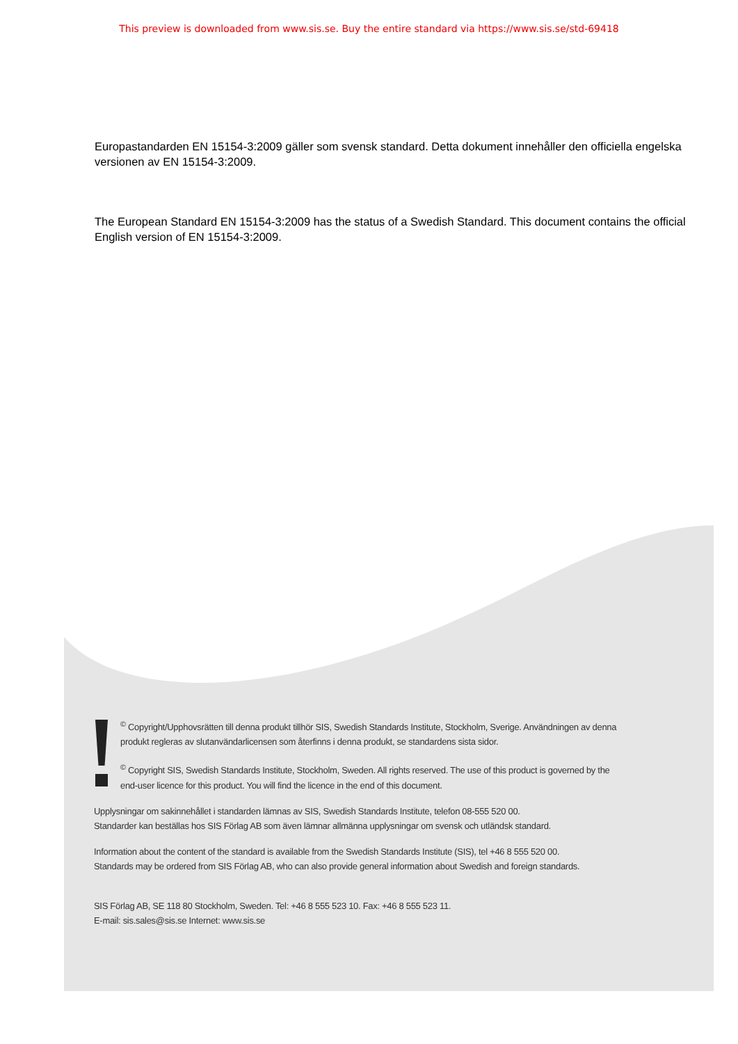This preview is downloaded from www.sis.se. Buy the entire standard via https://www.sis.se/std-69418
Europastandarden EN 15154-3:2009 gäller som svensk standard. Detta dokument innehåller den officiella engelska versionen av EN 15154-3:2009.
The European Standard EN 15154-3:2009 has the status of a Swedish Standard. This document contains the official English version of EN 15154-3:2009.
<sup>©</sup> Copyright/Upphovsrätten till denna produkt tillhör SIS, Swedish Standards Institute, Stockholm, Sverige. Användningen av denna produkt regleras av slutanvändarlicensen som återfinns i denna produkt, se standardens sista sidor.
<sup>©</sup> Copyright SIS, Swedish Standards Institute, Stockholm, Sweden. All rights reserved. The use of this product is governed by the end-user licence for this product. You will find the licence in the end of this document.
Upplysningar om sakinnehållet i standarden lämnas av SIS, Swedish Standards Institute, telefon 08-555 520 00.
Standarder kan beställas hos SIS Förlag AB som även lämnar allmänna upplysningar om svensk och utländsk standard.
Information about the content of the standard is available from the Swedish Standards Institute (SIS), tel +46 8 555 520 00.
Standards may be ordered from SIS Förlag AB, who can also provide general information about Swedish and foreign standards.
SIS Förlag AB, SE 118 80 Stockholm, Sweden. Tel: +46 8 555 523 10. Fax: +46 8 555 523 11.
E-mail: sis.sales@sis.se Internet: www.sis.se